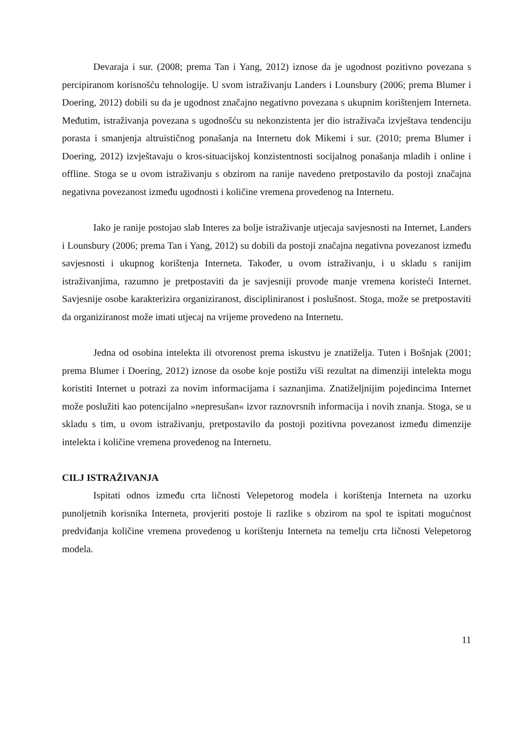Devaraja i sur. (2008; prema Tan i Yang, 2012) iznose da je ugodnost pozitivno povezana s percipiranom korisnošću tehnologije. U svom istraživanju Landers i Lounsbury (2006; prema Blumer i Doering, 2012) dobili su da je ugodnost značajno negativno povezana s ukupnim korištenjem Interneta. Međutim, istraživanja povezana s ugodnošću su nekonzistenta jer dio istraživača izvještava tendenciju porasta i smanjenja altruističnog ponašanja na Internetu dok Mikemi i sur. (2010; prema Blumer i Doering, 2012) izvještavaju o kros-situacijskoj konzistentnosti socijalnog ponašanja mladih i online i offline. Stoga se u ovom istraživanju s obzirom na ranije navedeno pretpostavilo da postoji značajna negativna povezanost između ugodnosti i količine vremena provedenog na Internetu.
Iako je ranije postojao slab Interes za bolje istraživanje utjecaja savjesnosti na Internet, Landers i Lounsbury (2006; prema Tan i Yang, 2012) su dobili da postoji značajna negativna povezanost između savjesnosti i ukupnog korištenja Interneta. Također, u ovom istraživanju, i u skladu s ranijim istraživanjima, razumno je pretpostaviti da je savjesniji provode manje vremena koristeći Internet. Savjesnije osobe karakterizira organiziranost, discipliniranost i poslušnost. Stoga, može se pretpostaviti da organiziranost može imati utjecaj na vrijeme provedeno na Internetu.
Jedna od osobina intelekta ili otvorenost prema iskustvu je znatiželja. Tuten i Bošnjak (2001; prema Blumer i Doering, 2012) iznose da osobe koje postižu viši rezultat na dimenziji intelekta mogu koristiti Internet u potrazi za novim informacijama i saznanjima. Znatiželjnijim pojedincima Internet može poslužiti kao potencijalno »nepresušan« izvor raznovrsnih informacija i novih znanja. Stoga, se u skladu s tim, u ovom istraživanju, pretpostavilo da postoji pozitivna povezanost između dimenzije intelekta i količine vremena provedenog na Internetu.
CILJ ISTRAŽIVANJA
Ispitati odnos između crta ličnosti Velepetorog modela i korištenja Interneta na uzorku punoljetnih korisnika Interneta, provjeriti postoje li razlike s obzirom na spol te ispitati mogućnost predviđanja količine vremena provedenog u korištenju Interneta na temelju crta ličnosti Velepetorog modela.
11